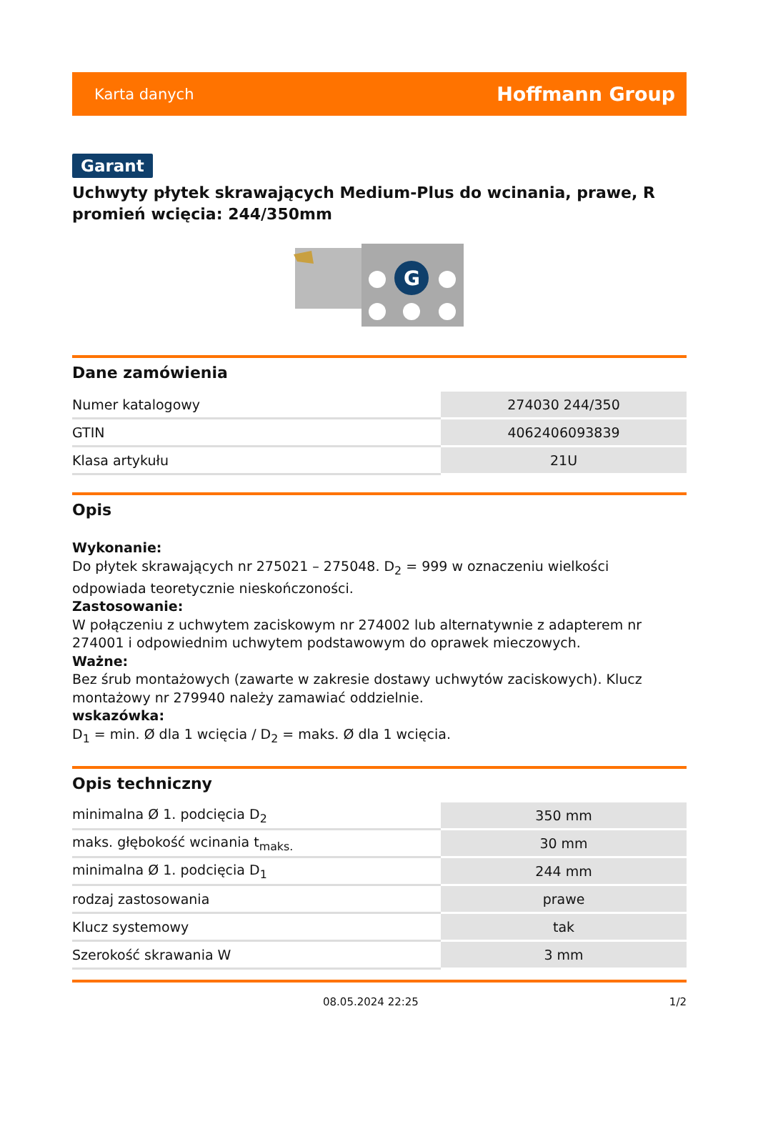Karta danych Hoffmann Group
Garant
Uchwyty płytek skrawających Medium-Plus do wcinania, prawe, R promień wcięcia: 244/350mm
G
Dane zamówienia
| Numer katalogowy | 274030 244/350 |
| GTIN | 4062406093839 |
| Klasa artykułu | 21U |
Opis
Wykonanie:
Do płytek skrawających nr 275021 – 275048. D<sub>2</sub> = 999 w oznaczeniu wielkości odpowiada teoretycznie nieskończoności.
Zastosowanie:
W połączeniu z uchwytem zaciskowym nr 274002 lub alternatywnie z adapterem nr 274001 i odpowiednim uchwytem podstawowym do oprawek mieczowych.
Ważne:
Bez śrub montażowych (zawarte w zakresie dostawy uchwytów zaciskowych). Klucz montażowy nr 279940 należy zamawiać oddzielnie.
wskazówka:
D<sub>1</sub> = min. Ø dla 1 wcięcia / D<sub>2</sub> = maks. Ø dla 1 wcięcia.
Opis techniczny
| minimalna Ø 1. podcięcia D<sub>2</sub> | 350 mm |
| maks. głębokość wcinania t<sub>maks.</sub> | 30 mm |
| minimalna Ø 1. podcięcia D<sub>1</sub> | 244 mm |
| rodzaj zastosowania | prawe |
| Klucz systemowy | tak |
| Szerokość skrawania W | 3 mm |
08.05.2024 22:25 1/2